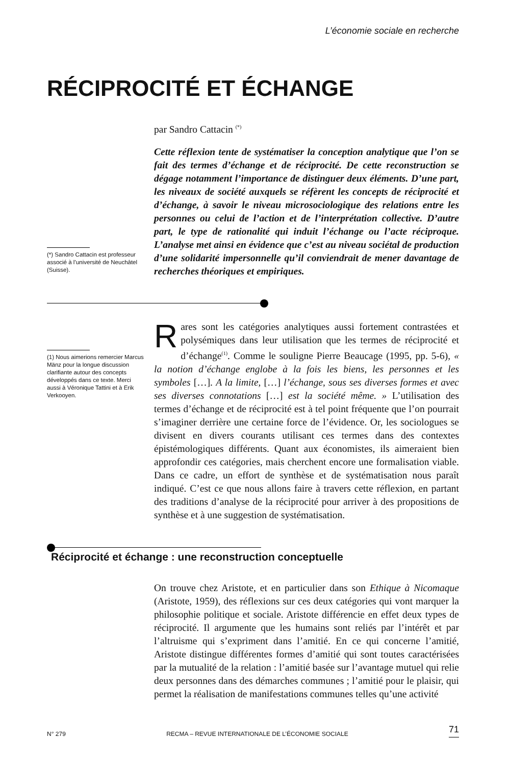L’économie sociale en recherche
RÉCIPROCITÉ ET ÉCHANGE
par Sandro Cattacin <sup>(*)</sup>
(*) Sandro Cattacin est professeur associé à l’université de Neuchâtel (Suisse).
Cette réflexion tente de systématiser la conception analytique que l’on se fait des termes d’échange et de réciprocité. De cette reconstruction se dégage notamment l’importance de distinguer deux éléments. D’une part, les niveaux de société auxquels se réfèrent les concepts de réciprocité et d’échange, à savoir le niveau microsociologique des relations entre les personnes ou celui de l’action et de l’interprétation collective. D’autre part, le type de rationalité qui induit l’échange ou l’acte réciproque. L’analyse met ainsi en évidence que c’est au niveau sociétal de production d’une solidarité impersonnelle qu’il conviendrait de mener davantage de recherches théoriques et empiriques.
(1) Nous aimerions remercier Marcus Mänz pour la longue discussion clarifiante autour des concepts développés dans ce texte. Merci aussi à Véronique Tattini et à Erik Verkooyen.
Rares sont les catégories analytiques aussi fortement contrastées et polysémiques dans leur utilisation que les termes de réciprocité et d’échange<sup>(1)</sup>. Comme le souligne Pierre Beaucage (1995, pp. 5-6), « la notion d’échange englobe à la fois les biens, les personnes et les symboles […]. A la limite, […] l’échange, sous ses diverses formes et avec ses diverses connotations […] est la société même. » L’utilisation des termes d’échange et de réciprocité est à tel point fréquente que l’on pourrait s’imaginer derrière une certaine force de l’évidence. Or, les sociologues se divisent en divers courants utilisant ces termes dans des contextes épistémologiques différents. Quant aux économistes, ils aimeraient bien approfondir ces catégories, mais cherchent encore une formalisation viable. Dans ce cadre, un effort de synthèse et de systématisation nous paraît indiqué. C’est ce que nous allons faire à travers cette réflexion, en partant des traditions d’analyse de la réciprocité pour arriver à des propositions de synthèse et à une suggestion de systématisation.
Réciprocité et échange : une reconstruction conceptuelle
On trouve chez Aristote, et en particulier dans son Ethique à Nicomaque (Aristote, 1959), des réflexions sur ces deux catégories qui vont marquer la philosophie politique et sociale. Aristote différencie en effet deux types de réciprocité. Il argumente que les humains sont reliés par l’intérêt et par l’altruisme qui s’expriment dans l’amitié. En ce qui concerne l’amitié, Aristote distingue différentes formes d’amitié qui sont toutes caractérisées par la mutualité de la relation : l’amitié basée sur l’avantage mutuel qui relie deux personnes dans des démarches communes ; l’amitié pour le plaisir, qui permet la réalisation de manifestations communes telles qu’une activité
N° 279 RECMA – REVUE INTERNATIONALE DE L’ÉCONOMIE SOCIALE 71